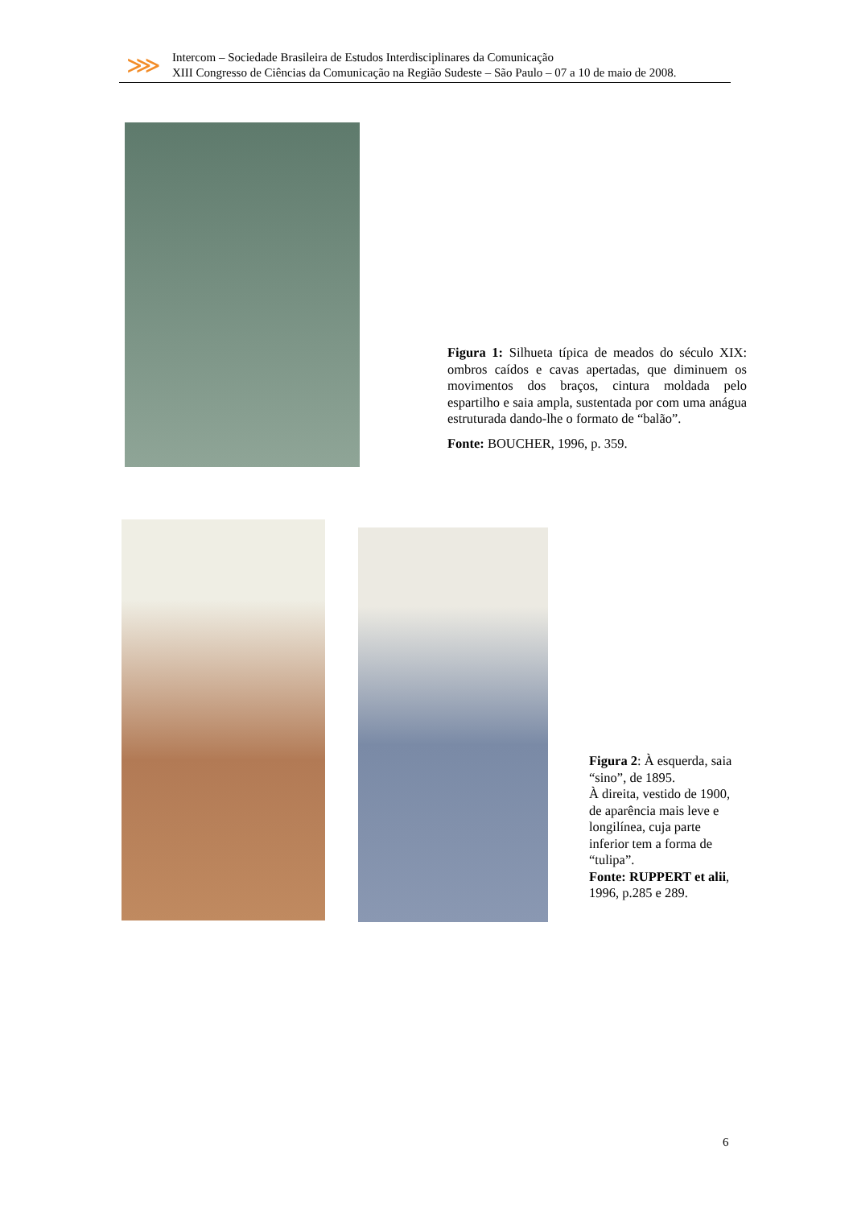⋙
Intercom – Sociedade Brasileira de Estudos Interdisciplinares da Comunicação
XIII Congresso de Ciências da Comunicação na Região Sudeste – São Paulo – 07 a 10 de maio de 2008.
Figura 1: Silhueta típica de meados do século XIX: ombros caídos e cavas apertadas, que diminuem os movimentos dos braços, cintura moldada pelo espartilho e saia ampla, sustentada por com uma anágua estruturada dando-lhe o formato de “balão”.
Fonte: BOUCHER, 1996, p. 359.
Figura 2: À esquerda, saia “sino”, de 1895.
À direita, vestido de 1900, de aparência mais leve e longilínea, cuja parte inferior tem a forma de “tulipa”.
Fonte: RUPPERT et alii, 1996, p.285 e 289.
6